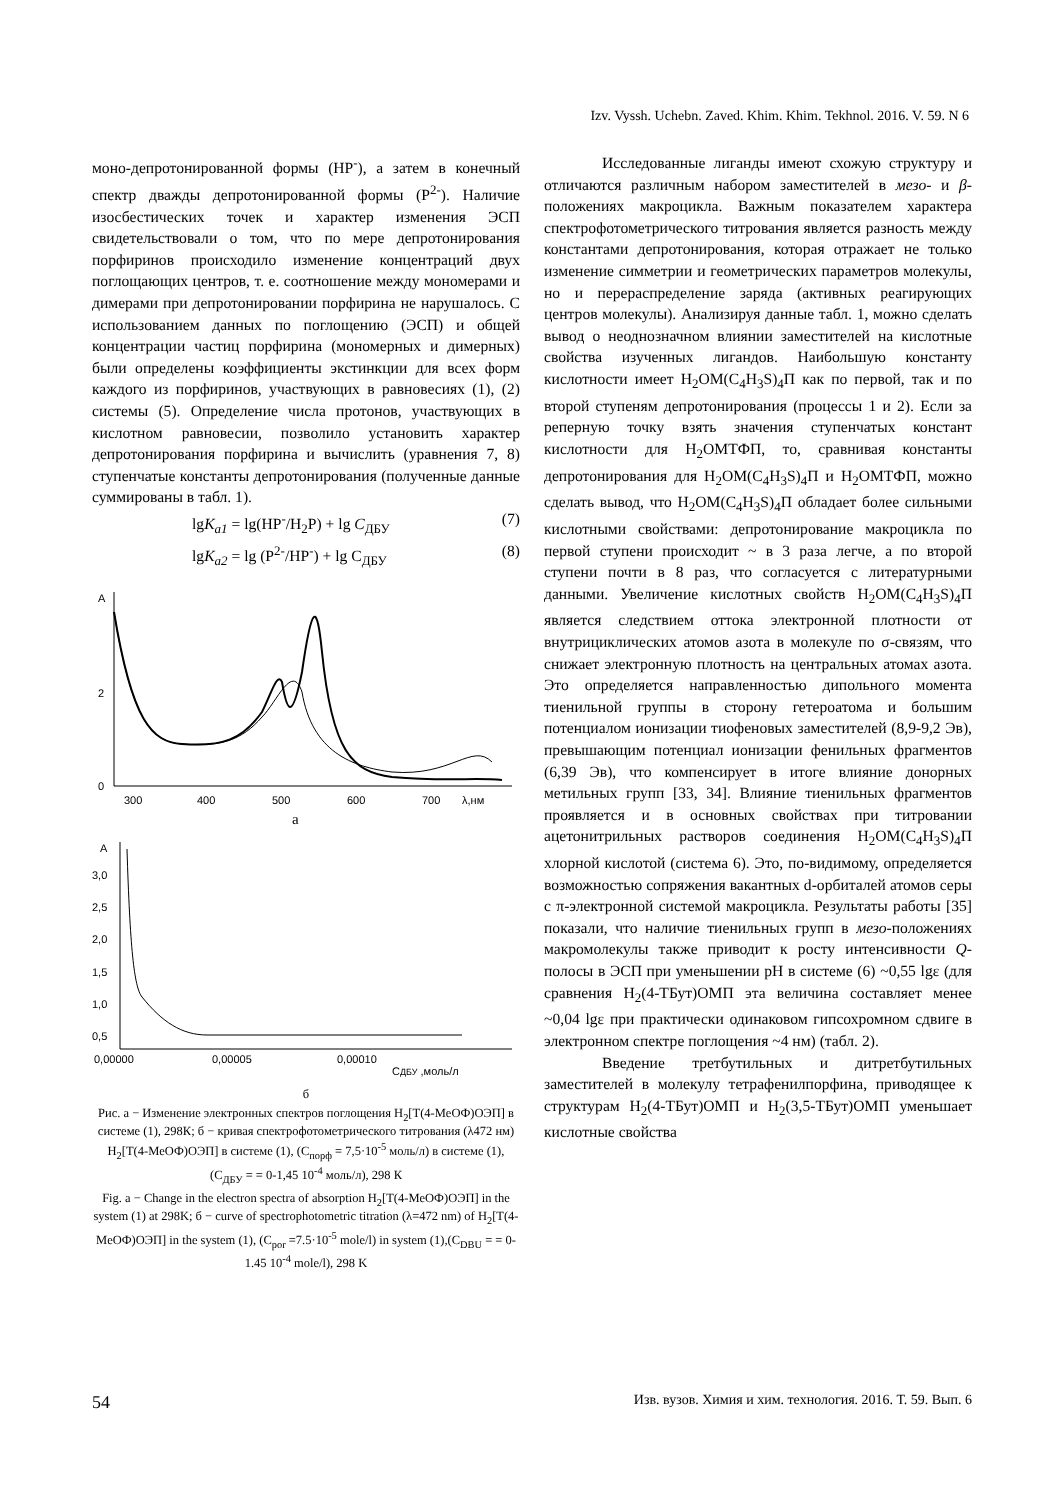Izv. Vyssh. Uchebn. Zaved. Khim. Khim. Tekhnol. 2016. V. 59. N 6
моно-депротонированной формы (HP<sup>-</sup>), а затем в конечный спектр дважды депротонированной формы (P<sup>2-</sup>). Наличие изосбестических точек и характер изменения ЭСП свидетельствовали о том, что по мере депротонирования порфиринов происходило изменение концентраций двух поглощающих центров, т. е. соотношение между мономерами и димерами при депротонировании порфирина не нарушалось. С использованием данных по поглощению (ЭСП) и общей концентрации частиц порфирина (мономерных и димерных) были определены коэффициенты экстинкции для всех форм каждого из порфиринов, участвующих в равновесиях (1), (2) системы (5). Определение числа протонов, участвующих в кислотном равновесии, позволило установить характер депротонирования порфирина и вычислить (уравнения 7, 8) ступенчатые константы депротонирования (полученные данные суммированы в табл. 1).
lgK<sub>a1</sub> = lg(HP<sup>-</sup>/H<sub>2</sub>P) + lg C<sub>ДБУ</sub> (7)
lgK<sub>a2</sub> = lg (P<sup>2-</sup>/HP<sup>-</sup>) + lg C<sub>ДБУ</sub> (8)
A
2
0
300
400
500
600
700
λ,нм
а
A
3,0
2,5
2,0
1,5
1,0
0,5
0,00000
0,00005
0,00010
CДБУ ,моль/л
б
Рис. а − Изменение электронных спектров поглощения H<sub>2</sub>[T(4-MeOФ)OЭП] в системе (1), 298К; б − кривая спектрофотометрического титрования (λ472 нм) H<sub>2</sub>[T(4-MeOФ)OЭП] в системе (1), (C<sub>порф</sub> = 7,5·10<sup>-5</sup> моль/л) в системе (1), (C<sub>ДБУ</sub> = = 0-1,45 10<sup>-4</sup> моль/л), 298 К
Fig. а − Change in the electron spectra of absorption H<sub>2</sub>[T(4-MeOФ)OЭП] in the system (1) at 298K; б − curve of spectrophotometric titration (λ=472 nm) of H<sub>2</sub>[T(4-MeOФ)OЭП] in the system (1), (C<sub>por</sub> =7.5·10<sup>-5</sup> mole/l) in system (1),(C<sub>DBU</sub> = = 0-1.45 10<sup>-4</sup> mole/l), 298 K
Исследованные лиганды имеют схожую структуру и отличаются различным набором заместителей в мезо- и β-положениях макроцикла. Важным показателем характера спектрофотометрического титрования является разность между константами депротонирования, которая отражает не только изменение симметрии и геометрических параметров молекулы, но и перераспределение заряда (активных реагирующих центров молекулы). Анализируя данные табл. 1, можно сделать вывод о неоднозначном влиянии заместителей на кислотные свойства изученных лигандов. Наибольшую константу кислотности имеет H<sub>2</sub>OM(C<sub>4</sub>H<sub>3</sub>S)<sub>4</sub>П как по первой, так и по второй ступеням депротонирования (процессы 1 и 2). Если за реперную точку взять значения ступенчатых констант кислотности для H<sub>2</sub>OMTФП, то, сравнивая константы депротонирования для H<sub>2</sub>OM(C<sub>4</sub>H<sub>3</sub>S)<sub>4</sub>П и H<sub>2</sub>OMTФП, можно сделать вывод, что H<sub>2</sub>OM(C<sub>4</sub>H<sub>3</sub>S)<sub>4</sub>П обладает более сильными кислотными свойствами: депротонирование макроцикла по первой ступени происходит ~ в 3 раза легче, а по второй ступени почти в 8 раз, что согласуется с литературными данными. Увеличение кислотных свойств H<sub>2</sub>OM(C<sub>4</sub>H<sub>3</sub>S)<sub>4</sub>П является следствием оттока электронной плотности от внутрициклических атомов азота в молекуле по σ-связям, что снижает электронную плотность на центральных атомах азота. Это определяется направленностью дипольного момента тиенильной группы в сторону гетероатома и большим потенциалом ионизации тиофеновых заместителей (8,9-9,2 Эв), превышающим потенциал ионизации фенильных фрагментов (6,39 Эв), что компенсирует в итоге влияние донорных метильных групп [33, 34]. Влияние тиенильных фрагментов проявляется и в основных свойствах при титровании ацетонитрильных растворов соединения H<sub>2</sub>OM(C<sub>4</sub>H<sub>3</sub>S)<sub>4</sub>П хлорной кислотой (система 6). Это, по-видимому, определяется возможностью сопряжения вакантных d-орбиталей атомов серы с π-электронной системой макроцикла. Результаты работы [35] показали, что наличие тиенильных групп в мезо-положениях макромолекулы также приводит к росту интенсивности Q-полосы в ЭСП при уменьшении pH в системе (6) ~0,55 lgε (для сравнения H<sub>2</sub>(4-TБут)OMП эта величина составляет менее ~0,04 lgε при практически одинаковом гипсохромном сдвиге в электронном спектре поглощения ~4 нм) (табл. 2).
Введение третбутильных и дитретбутильных заместителей в молекулу тетрафенилпорфина, приводящее к структурам H<sub>2</sub>(4-TБут)OMП и H<sub>2</sub>(3,5-TБут)OMП уменьшает кислотные свойства
54 Изв. вузов. Химия и хим. технология. 2016. Т. 59. Вып. 6